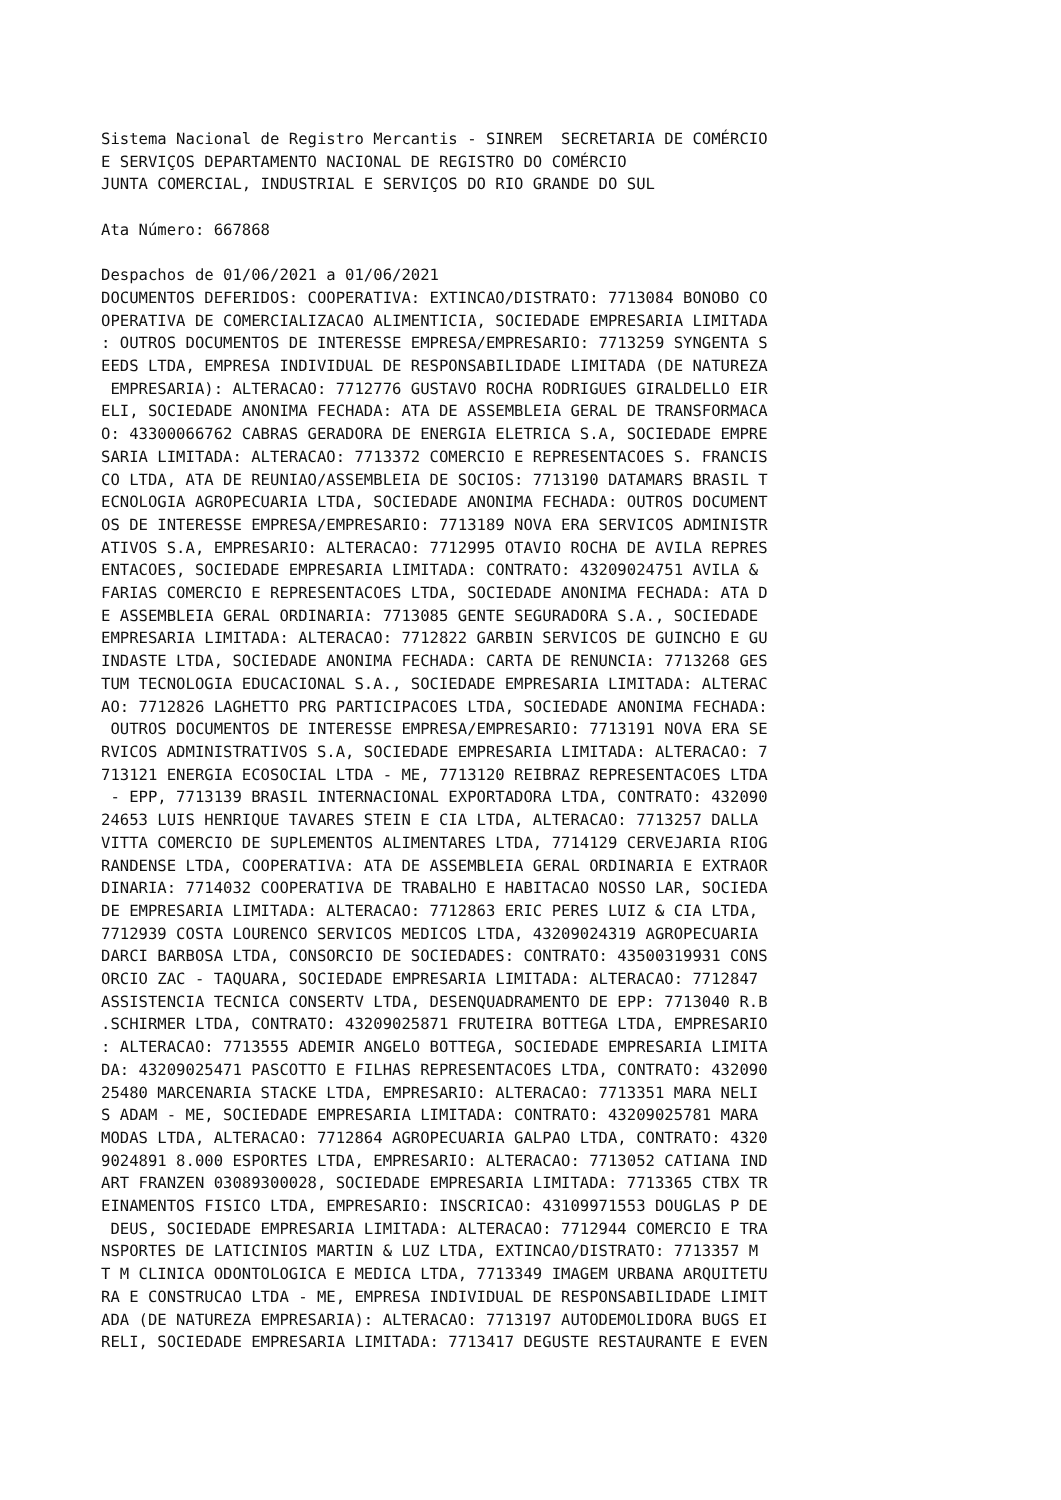Sistema Nacional de Registro Mercantis - SINREM  SECRETARIA DE COMÉRCIO
E SERVIÇOS DEPARTAMENTO NACIONAL DE REGISTRO DO COMÉRCIO
JUNTA COMERCIAL, INDUSTRIAL E SERVIÇOS DO RIO GRANDE DO SUL

Ata Número: 667868

Despachos de 01/06/2021 a 01/06/2021
DOCUMENTOS DEFERIDOS: COOPERATIVA: EXTINCAO/DISTRATO: 7713084 BONOBO CO
OPERATIVA DE COMERCIALIZACAO ALIMENTICIA, SOCIEDADE EMPRESARIA LIMITADA
: OUTROS DOCUMENTOS DE INTERESSE EMPRESA/EMPRESARIO: 7713259 SYNGENTA S
EEDS LTDA, EMPRESA INDIVIDUAL DE RESPONSABILIDADE LIMITADA (DE NATUREZA
 EMPRESARIA): ALTERACAO: 7712776 GUSTAVO ROCHA RODRIGUES GIRALDELLO EIR
ELI, SOCIEDADE ANONIMA FECHADA: ATA DE ASSEMBLEIA GERAL DE TRANSFORMACA
O: 43300066762 CABRAS GERADORA DE ENERGIA ELETRICA S.A, SOCIEDADE EMPRE
SARIA LIMITADA: ALTERACAO: 7713372 COMERCIO E REPRESENTACOES S. FRANCIS
CO LTDA, ATA DE REUNIAO/ASSEMBLEIA DE SOCIOS: 7713190 DATAMARS BRASIL T
ECNOLOGIA AGROPECUARIA LTDA, SOCIEDADE ANONIMA FECHADA: OUTROS DOCUMENT
OS DE INTERESSE EMPRESA/EMPRESARIO: 7713189 NOVA ERA SERVICOS ADMINISTR
ATIVOS S.A, EMPRESARIO: ALTERACAO: 7712995 OTAVIO ROCHA DE AVILA REPRES
ENTACOES, SOCIEDADE EMPRESARIA LIMITADA: CONTRATO: 43209024751 AVILA &
FARIAS COMERCIO E REPRESENTACOES LTDA, SOCIEDADE ANONIMA FECHADA: ATA D
E ASSEMBLEIA GERAL ORDINARIA: 7713085 GENTE SEGURADORA S.A., SOCIEDADE
EMPRESARIA LIMITADA: ALTERACAO: 7712822 GARBIN SERVICOS DE GUINCHO E GU
INDASTE LTDA, SOCIEDADE ANONIMA FECHADA: CARTA DE RENUNCIA: 7713268 GES
TUM TECNOLOGIA EDUCACIONAL S.A., SOCIEDADE EMPRESARIA LIMITADA: ALTERAC
AO: 7712826 LAGHETTO PRG PARTICIPACOES LTDA, SOCIEDADE ANONIMA FECHADA:
 OUTROS DOCUMENTOS DE INTERESSE EMPRESA/EMPRESARIO: 7713191 NOVA ERA SE
RVICOS ADMINISTRATIVOS S.A, SOCIEDADE EMPRESARIA LIMITADA: ALTERACAO: 7
713121 ENERGIA ECOSOCIAL LTDA - ME, 7713120 REIBRAZ REPRESENTACOES LTDA
 - EPP, 7713139 BRASIL INTERNACIONAL EXPORTADORA LTDA, CONTRATO: 432090
24653 LUIS HENRIQUE TAVARES STEIN E CIA LTDA, ALTERACAO: 7713257 DALLA
VITTA COMERCIO DE SUPLEMENTOS ALIMENTARES LTDA, 7714129 CERVEJARIA RIOG
RANDENSE LTDA, COOPERATIVA: ATA DE ASSEMBLEIA GERAL ORDINARIA E EXTRAOR
DINARIA: 7714032 COOPERATIVA DE TRABALHO E HABITACAO NOSSO LAR, SOCIEDA
DE EMPRESARIA LIMITADA: ALTERACAO: 7712863 ERIC PERES LUIZ & CIA LTDA,
7712939 COSTA LOURENCO SERVICOS MEDICOS LTDA, 43209024319 AGROPECUARIA
DARCI BARBOSA LTDA, CONSORCIO DE SOCIEDADES: CONTRATO: 43500319931 CONS
ORCIO ZAC - TAQUARA, SOCIEDADE EMPRESARIA LIMITADA: ALTERACAO: 7712847
ASSISTENCIA TECNICA CONSERTV LTDA, DESENQUADRAMENTO DE EPP: 7713040 R.B
.SCHIRMER LTDA, CONTRATO: 43209025871 FRUTEIRA BOTTEGA LTDA, EMPRESARIO
: ALTERACAO: 7713555 ADEMIR ANGELO BOTTEGA, SOCIEDADE EMPRESARIA LIMITA
DA: 43209025471 PASCOTTO E FILHAS REPRESENTACOES LTDA, CONTRATO: 432090
25480 MARCENARIA STACKE LTDA, EMPRESARIO: ALTERACAO: 7713351 MARA NELI
S ADAM - ME, SOCIEDADE EMPRESARIA LIMITADA: CONTRATO: 43209025781 MARA
MODAS LTDA, ALTERACAO: 7712864 AGROPECUARIA GALPAO LTDA, CONTRATO: 4320
9024891 8.000 ESPORTES LTDA, EMPRESARIO: ALTERACAO: 7713052 CATIANA IND
ART FRANZEN 03089300028, SOCIEDADE EMPRESARIA LIMITADA: 7713365 CTBX TR
EINAMENTOS FISICO LTDA, EMPRESARIO: INSCRICAO: 43109971553 DOUGLAS P DE
 DEUS, SOCIEDADE EMPRESARIA LIMITADA: ALTERACAO: 7712944 COMERCIO E TRA
NSPORTES DE LATICINIOS MARTIN & LUZ LTDA, EXTINCAO/DISTRATO: 7713357 M
T M CLINICA ODONTOLOGICA E MEDICA LTDA, 7713349 IMAGEM URBANA ARQUITETU
RA E CONSTRUCAO LTDA - ME, EMPRESA INDIVIDUAL DE RESPONSABILIDADE LIMIT
ADA (DE NATUREZA EMPRESARIA): ALTERACAO: 7713197 AUTODEMOLIDORA BUGS EI
RELI, SOCIEDADE EMPRESARIA LIMITADA: 7713417 DEGUSTE RESTAURANTE E EVEN